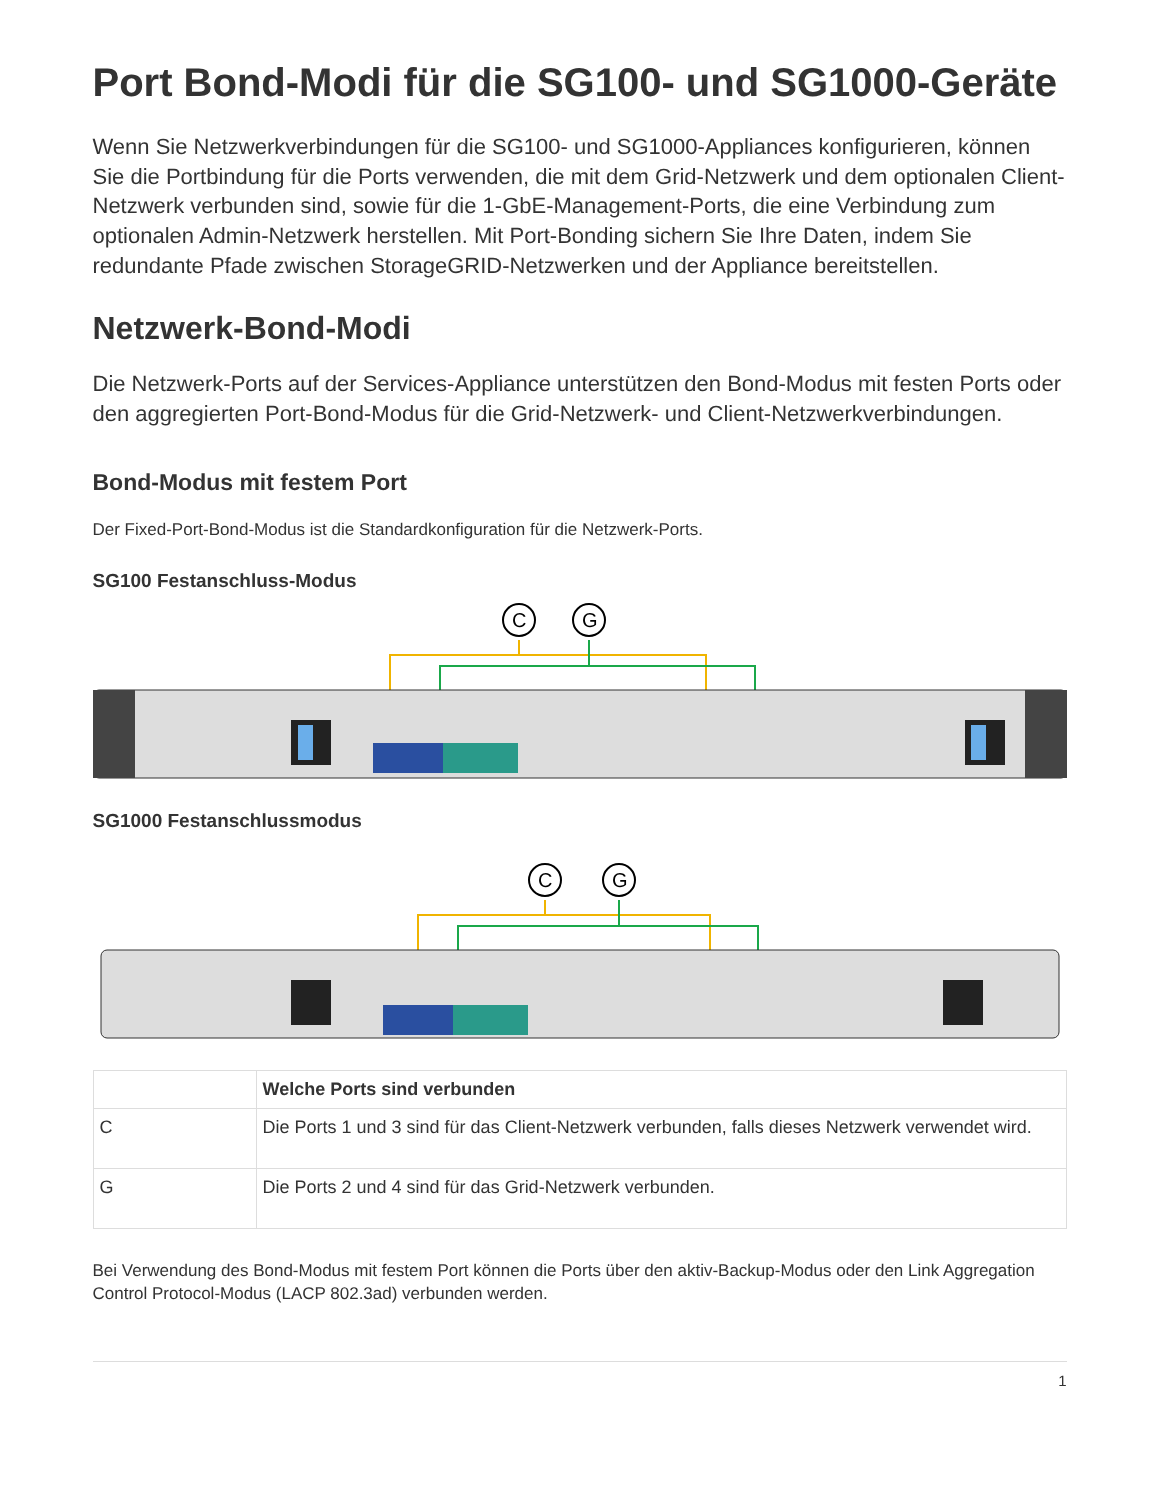Port Bond-Modi für die SG100- und SG1000-Geräte
Wenn Sie Netzwerkverbindungen für die SG100- und SG1000-Appliances konfigurieren, können Sie die Portbindung für die Ports verwenden, die mit dem Grid-Netzwerk und dem optionalen Client-Netzwerk verbunden sind, sowie für die 1-GbE-Management-Ports, die eine Verbindung zum optionalen Admin-Netzwerk herstellen. Mit Port-Bonding sichern Sie Ihre Daten, indem Sie redundante Pfade zwischen StorageGRID-Netzwerken und der Appliance bereitstellen.
Netzwerk-Bond-Modi
Die Netzwerk-Ports auf der Services-Appliance unterstützen den Bond-Modus mit festen Ports oder den aggregierten Port-Bond-Modus für die Grid-Netzwerk- und Client-Netzwerkverbindungen.
Bond-Modus mit festem Port
Der Fixed-Port-Bond-Modus ist die Standardkonfiguration für die Netzwerk-Ports.
SG100 Festanschluss-Modus
C
G
SG1000 Festanschlussmodus
C
G
| | Welche Ports sind verbunden |
| --- | --- |
| C | Die Ports 1 und 3 sind für das Client-Netzwerk verbunden, falls dieses Netzwerk verwendet wird. |
| G | Die Ports 2 und 4 sind für das Grid-Netzwerk verbunden. |
Bei Verwendung des Bond-Modus mit festem Port können die Ports über den aktiv-Backup-Modus oder den Link Aggregation Control Protocol-Modus (LACP 802.3ad) verbunden werden.
1